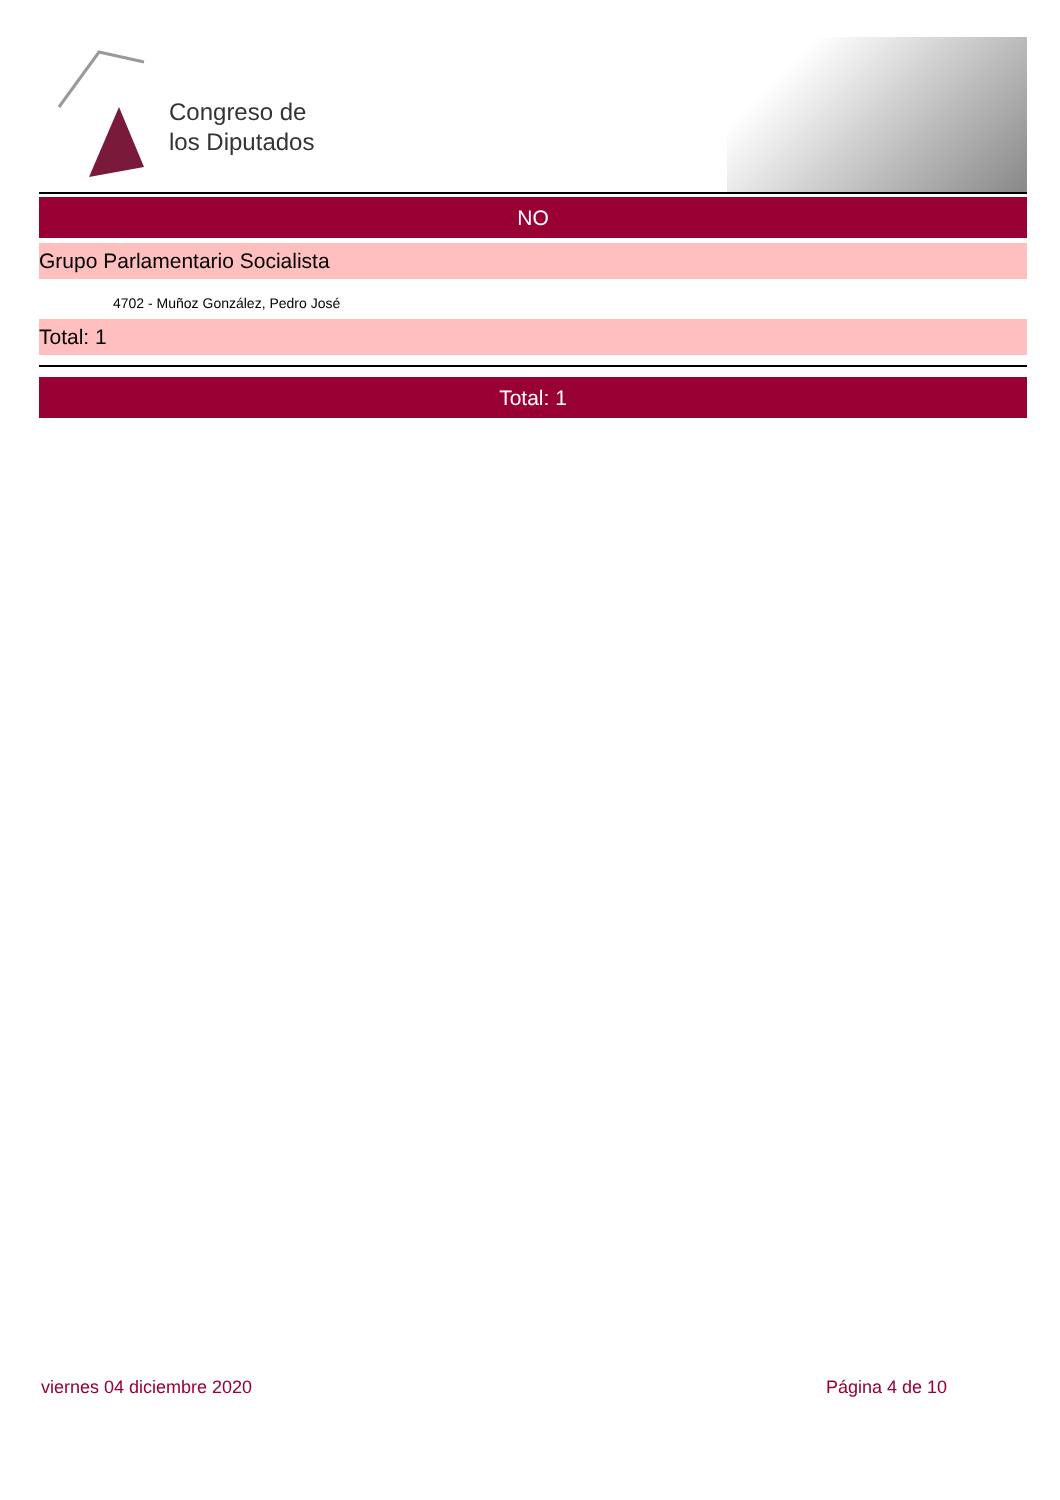Congreso de
los Diputados
NO
Grupo Parlamentario Socialista
4702 - Muñoz González, Pedro José
Total: 1
Total: 1
viernes 04 diciembre 2020 Página 4 de 10